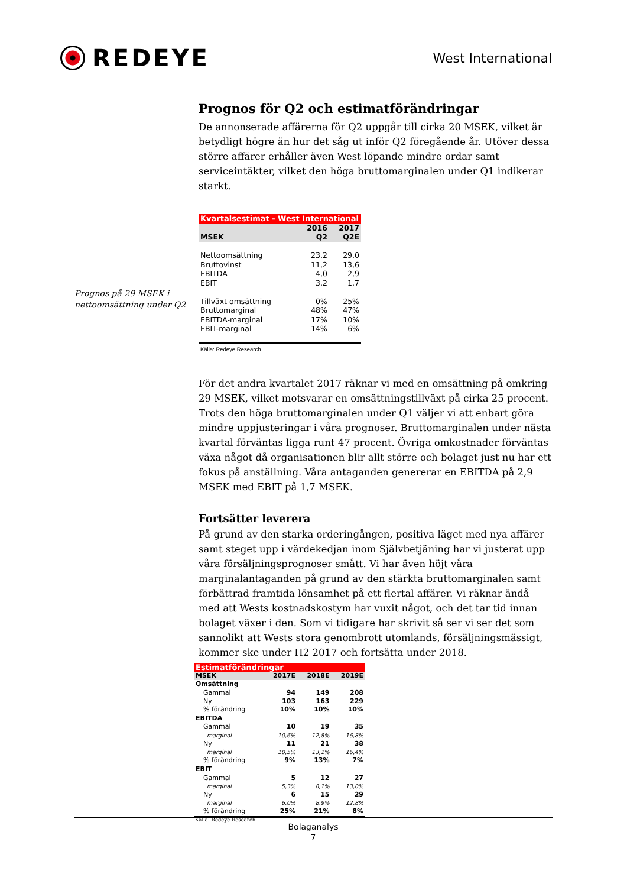REDEYE
West International
Prognos för Q2 och estimatförändringar
De annonserade affärerna för Q2 uppgår till cirka 20 MSEK, vilket är betydligt högre än hur det såg ut inför Q2 föregående år. Utöver dessa större affärer erhåller även West löpande mindre ordar samt serviceintäkter, vilket den höga bruttomarginalen under Q1 indikerar starkt.
| Kvartalsestimat - West International | | |
| --- | --- | --- |
| MSEK | 2016 Q2 | 2017 Q2E |
| Nettoomsättning | 23,2 | 29,0 |
| Bruttovinst | 11,2 | 13,6 |
| EBITDA | 4,0 | 2,9 |
| EBIT | 3,2 | 1,7 |
| Tillväxt omsättning | 0% | 25% |
| Bruttomarginal | 48% | 47% |
| EBITDA-marginal | 17% | 10% |
| EBIT-marginal | 14% | 6% |
Källa: Redeye Research
För det andra kvartalet 2017 räknar vi med en omsättning på omkring 29 MSEK, vilket motsvarar en omsättningstillväxt på cirka 25 procent. Trots den höga bruttomarginalen under Q1 väljer vi att enbart göra mindre uppjusteringar i våra prognoser. Bruttomarginalen under nästa kvartal förväntas ligga runt 47 procent. Övriga omkostnader förväntas växa något då organisationen blir allt större och bolaget just nu har ett fokus på anställning. Våra antaganden genererar en EBITDA på 2,9 MSEK med EBIT på 1,7 MSEK.
Fortsätter leverera
På grund av den starka orderingången, positiva läget med nya affärer samt steget upp i värdekedjan inom Självbetjäning har vi justerat upp våra försäljningsprognoser smått. Vi har även höjt våra marginalantaganden på grund av den stärkta bruttomarginalen samt förbättrad framtida lönsamhet på ett flertal affärer. Vi räknar ändå med att Wests kostnadskostym har vuxit något, och det tar tid innan bolaget växer i den. Som vi tidigare har skrivit så ser vi ser det som sannolikt att Wests stora genombrott utomlands, försäljningsmässigt, kommer ske under H2 2017 och fortsätta under 2018.
| Estimatförändringar | | | |
| --- | --- | --- | --- |
| MSEK | 2017E | 2018E | 2019E |
| Omsättning | | | |
| Gammal | 94 | 149 | 208 |
| Ny | 103 | 163 | 229 |
| % förändring | 10% | 10% | 10% |
| EBITDA | | | |
| Gammal | 10 | 19 | 35 |
| marginal | 10,6% | 12,8% | 16,8% |
| Ny | 11 | 21 | 38 |
| marginal | 10,5% | 13,1% | 16,4% |
| % förändring | 9% | 13% | 7% |
| EBIT | | | |
| Gammal | 5 | 12 | 27 |
| marginal | 5,3% | 8,1% | 13,0% |
| Ny | 6 | 15 | 29 |
| marginal | 6,0% | 8,9% | 12,8% |
| % förändring | 25% | 21% | 8% |
Källa: Redeye Research
Prognos på 29 MSEK i
nettoomsättning under Q2
Bolaganalys
7